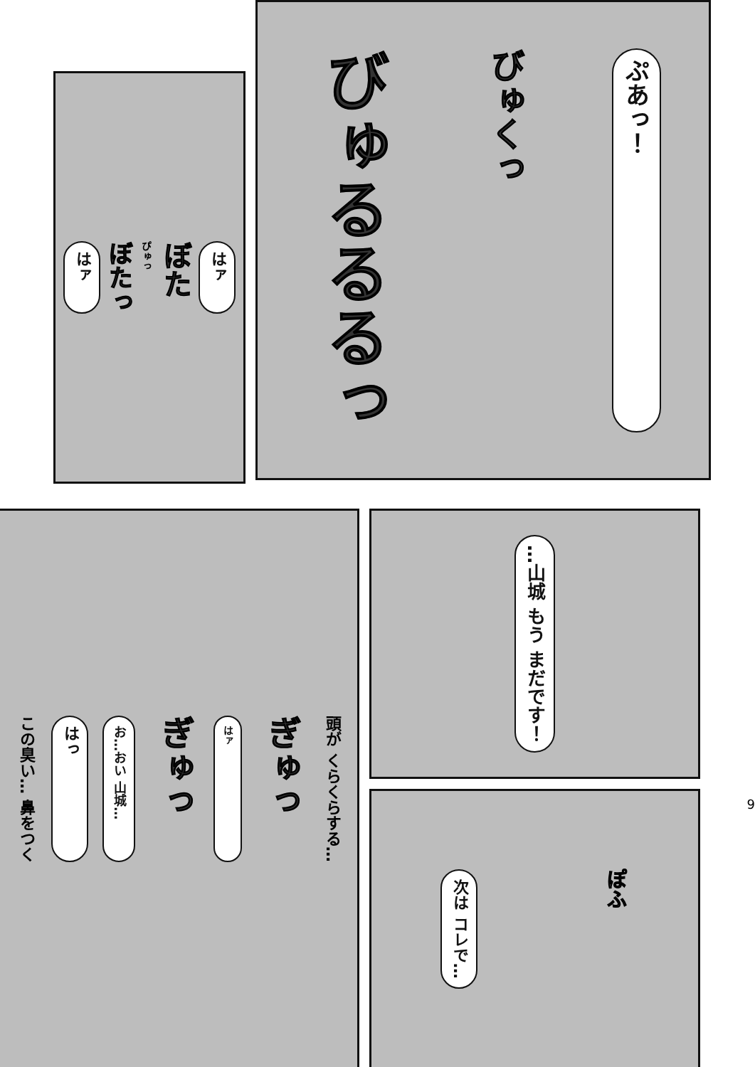はァ ぼたっ ぴゅっ ぼた はァ
びゅるるるっ びゅくっ ぷあっ！
この臭い… 鼻をつく はっ お…おい 山城… ぎゅっ はァ ぎゅっ 頭が くらくらする…
…山城 もう まだです！
次は コレで… ぽふ
9